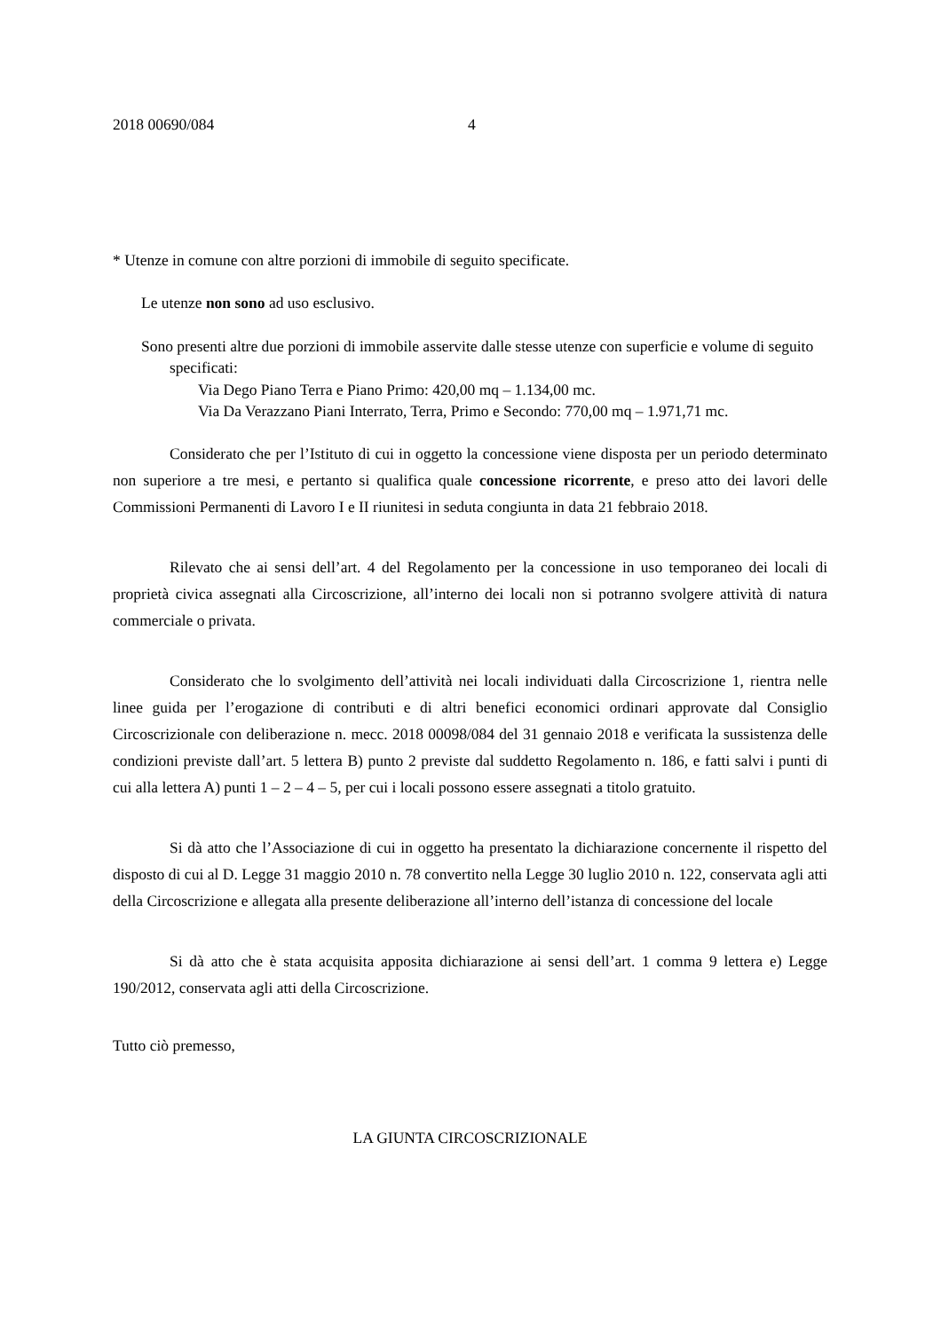2018 00690/084 4
* Utenze in comune con altre porzioni di immobile di seguito specificate.
Le utenze non sono ad uso esclusivo.
Sono presenti altre due porzioni di immobile asservite dalle stesse utenze con superficie e volume di seguito specificati:
Via Dego Piano Terra e Piano Primo: 420,00 mq – 1.134,00 mc.
Via Da Verazzano Piani Interrato, Terra, Primo e Secondo: 770,00 mq – 1.971,71 mc.
Considerato che per l’Istituto di cui in oggetto la concessione viene disposta per un periodo determinato non superiore a tre mesi, e pertanto si qualifica quale concessione ricorrente, e preso atto dei lavori delle Commissioni Permanenti di Lavoro I e II riunitesi in seduta congiunta in data 21 febbraio 2018.
Rilevato che ai sensi dell’art. 4 del Regolamento per la concessione in uso temporaneo dei locali di proprietà civica assegnati alla Circoscrizione, all’interno dei locali non si potranno svolgere attività di natura commerciale o privata.
Considerato che lo svolgimento dell’attività nei locali individuati dalla Circoscrizione 1, rientra nelle linee guida per l’erogazione di contributi e di altri benefici economici ordinari approvate dal Consiglio Circoscrizionale con deliberazione n. mecc. 2018 00098/084 del 31 gennaio 2018 e verificata la sussistenza delle condizioni previste dall’art. 5 lettera B) punto 2 previste dal suddetto Regolamento n. 186, e fatti salvi i punti di cui alla lettera A) punti 1 – 2 – 4 – 5, per cui i locali possono essere assegnati a titolo gratuito.
Si dà atto che l’Associazione di cui in oggetto ha presentato la dichiarazione concernente il rispetto del disposto di cui al D. Legge 31 maggio 2010 n. 78 convertito nella Legge 30 luglio 2010 n. 122, conservata agli atti della Circoscrizione e allegata alla presente deliberazione all’interno dell’istanza di concessione del locale
Si dà atto che è stata acquisita apposita dichiarazione ai sensi dell’art. 1 comma 9 lettera e) Legge 190/2012, conservata agli atti della Circoscrizione.
Tutto ciò premesso,
LA GIUNTA CIRCOSCRIZIONALE